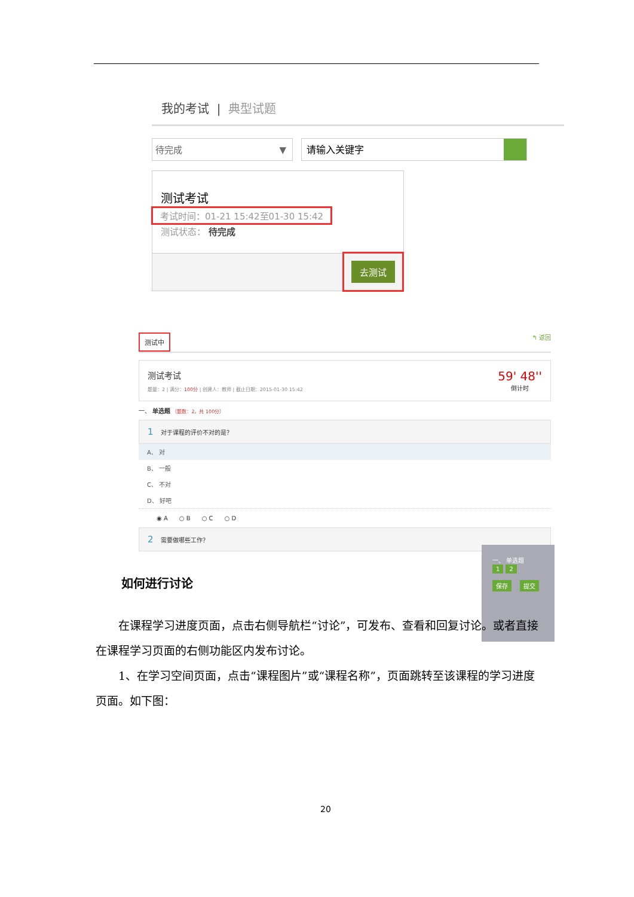我的考试 | 典型试题
待完成 ▼
请输入关键字
测试考试
考试时间：01-21 15:42至01-30 15:42
测试状态： 待完成
去测试
测试中 ↰ 返回
测试考试
题量：2 | 满分：100分 | 创建人：教师 | 截止日期：2015-01-30 15:42
59' 48''
倒计时
一、 单选题 （题数：2，共 100分）
1 对于课程的评价不对的是？
A、 对
B、 一般
C、 不对
D、 好吧
◉ A ○ B ○ C ○ D
2 需要做哪些工作？
一、 单选题
1 2
保存 提交
如何进行讨论
  在课程学习进度页面，点击右侧导航栏“讨论”，可发布、查看和回复讨论。或者直接在课程学习页面的右侧功能区内发布讨论。
  1、在学习空间页面，点击“课程图片”或“课程名称”，页面跳转至该课程的学习进度页面。如下图：
20